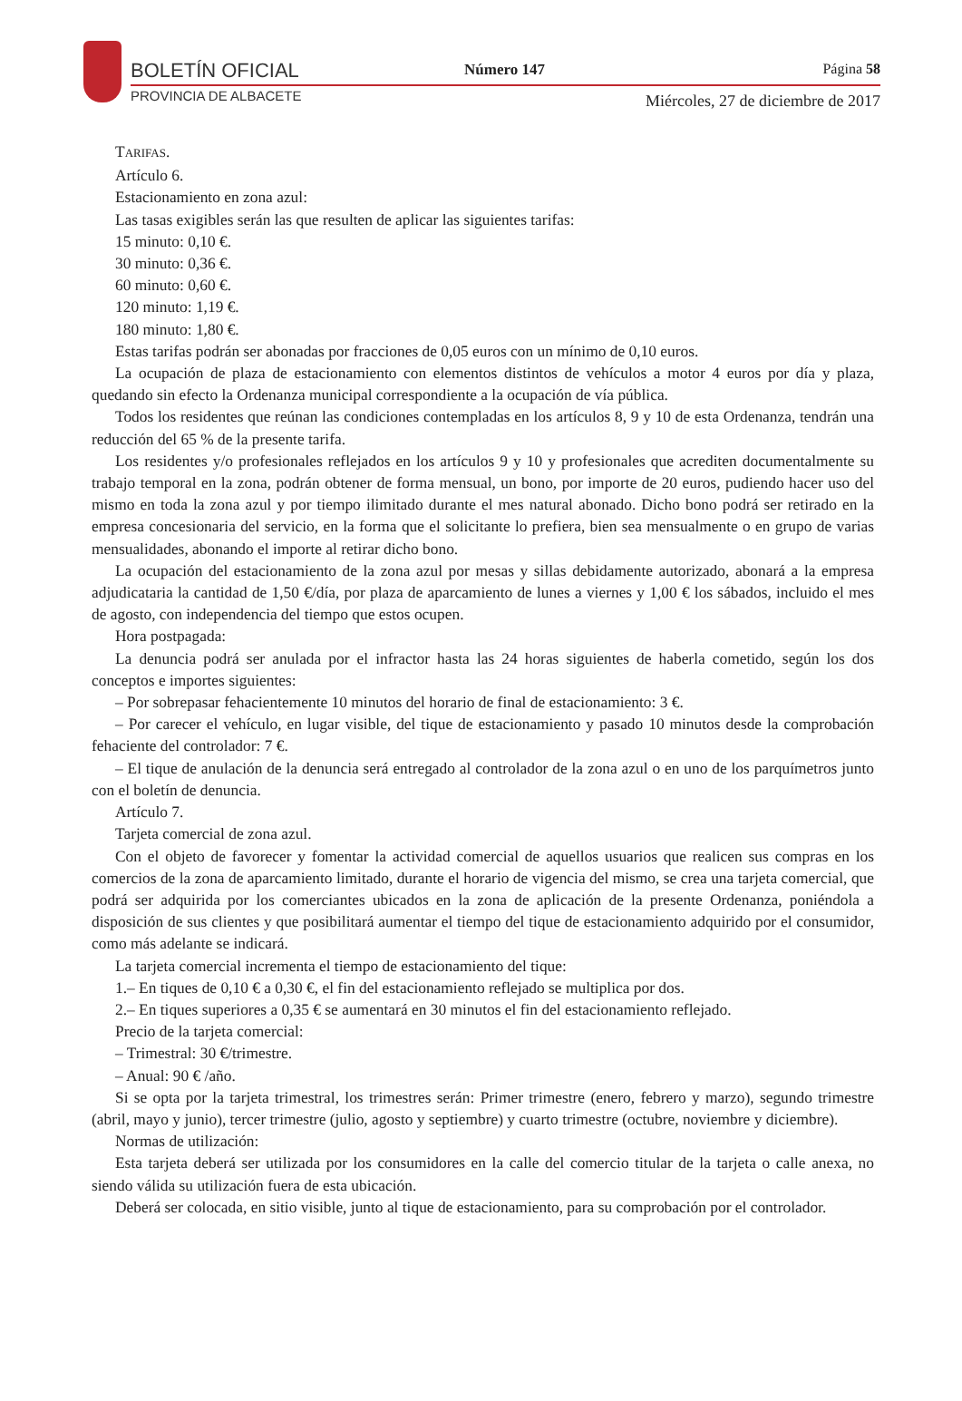BOLETÍN OFICIAL
PROVINCIA DE ALBACETE
Número 147 Página 58
Miércoles, 27 de diciembre de 2017
TARIFAS.
Artículo 6.
Estacionamiento en zona azul:
Las tasas exigibles serán las que resulten de aplicar las siguientes tarifas:
15 minuto: 0,10 €.
30 minuto: 0,36 €.
60 minuto: 0,60 €.
120 minuto: 1,19 €.
180 minuto: 1,80 €.
Estas tarifas podrán ser abonadas por fracciones de 0,05 euros con un mínimo de 0,10 euros.
La ocupación de plaza de estacionamiento con elementos distintos de vehículos a motor 4 euros por día y plaza, quedando sin efecto la Ordenanza municipal correspondiente a la ocupación de vía pública.
Todos los residentes que reúnan las condiciones contempladas en los artículos 8, 9 y 10 de esta Ordenanza, tendrán una reducción del 65 % de la presente tarifa.
Los residentes y/o profesionales reflejados en los artículos 9 y 10 y profesionales que acrediten documentalmente su trabajo temporal en la zona, podrán obtener de forma mensual, un bono, por importe de 20 euros, pudiendo hacer uso del mismo en toda la zona azul y por tiempo ilimitado durante el mes natural abonado. Dicho bono podrá ser retirado en la empresa concesionaria del servicio, en la forma que el solicitante lo prefiera, bien sea mensualmente o en grupo de varias mensualidades, abonando el importe al retirar dicho bono.
La ocupación del estacionamiento de la zona azul por mesas y sillas debidamente autorizado, abonará a la empresa adjudicataria la cantidad de 1,50 €/día, por plaza de aparcamiento de lunes a viernes y 1,00 € los sábados, incluido el mes de agosto, con independencia del tiempo que estos ocupen.
Hora postpagada:
La denuncia podrá ser anulada por el infractor hasta las 24 horas siguientes de haberla cometido, según los dos conceptos e importes siguientes:
– Por sobrepasar fehacientemente 10 minutos del horario de final de estacionamiento: 3 €.
– Por carecer el vehículo, en lugar visible, del tique de estacionamiento y pasado 10 minutos desde la comprobación fehaciente del controlador: 7 €.
– El tique de anulación de la denuncia será entregado al controlador de la zona azul o en uno de los parquímetros junto con el boletín de denuncia.
Artículo 7.
Tarjeta comercial de zona azul.
Con el objeto de favorecer y fomentar la actividad comercial de aquellos usuarios que realicen sus compras en los comercios de la zona de aparcamiento limitado, durante el horario de vigencia del mismo, se crea una tarjeta comercial, que podrá ser adquirida por los comerciantes ubicados en la zona de aplicación de la presente Ordenanza, poniéndola a disposición de sus clientes y que posibilitará aumentar el tiempo del tique de estacionamiento adquirido por el consumidor, como más adelante se indicará.
La tarjeta comercial incrementa el tiempo de estacionamiento del tique:
1.– En tiques de 0,10 € a 0,30 €, el fin del estacionamiento reflejado se multiplica por dos.
2.– En tiques superiores a 0,35 € se aumentará en 30 minutos el fin del estacionamiento reflejado.
Precio de la tarjeta comercial:
– Trimestral: 30 €/trimestre.
– Anual: 90 € /año.
Si se opta por la tarjeta trimestral, los trimestres serán: Primer trimestre (enero, febrero y marzo), segundo trimestre (abril, mayo y junio), tercer trimestre (julio, agosto y septiembre) y cuarto trimestre (octubre, noviembre y diciembre).
Normas de utilización:
Esta tarjeta deberá ser utilizada por los consumidores en la calle del comercio titular de la tarjeta o calle anexa, no siendo válida su utilización fuera de esta ubicación.
Deberá ser colocada, en sitio visible, junto al tique de estacionamiento, para su comprobación por el controlador.